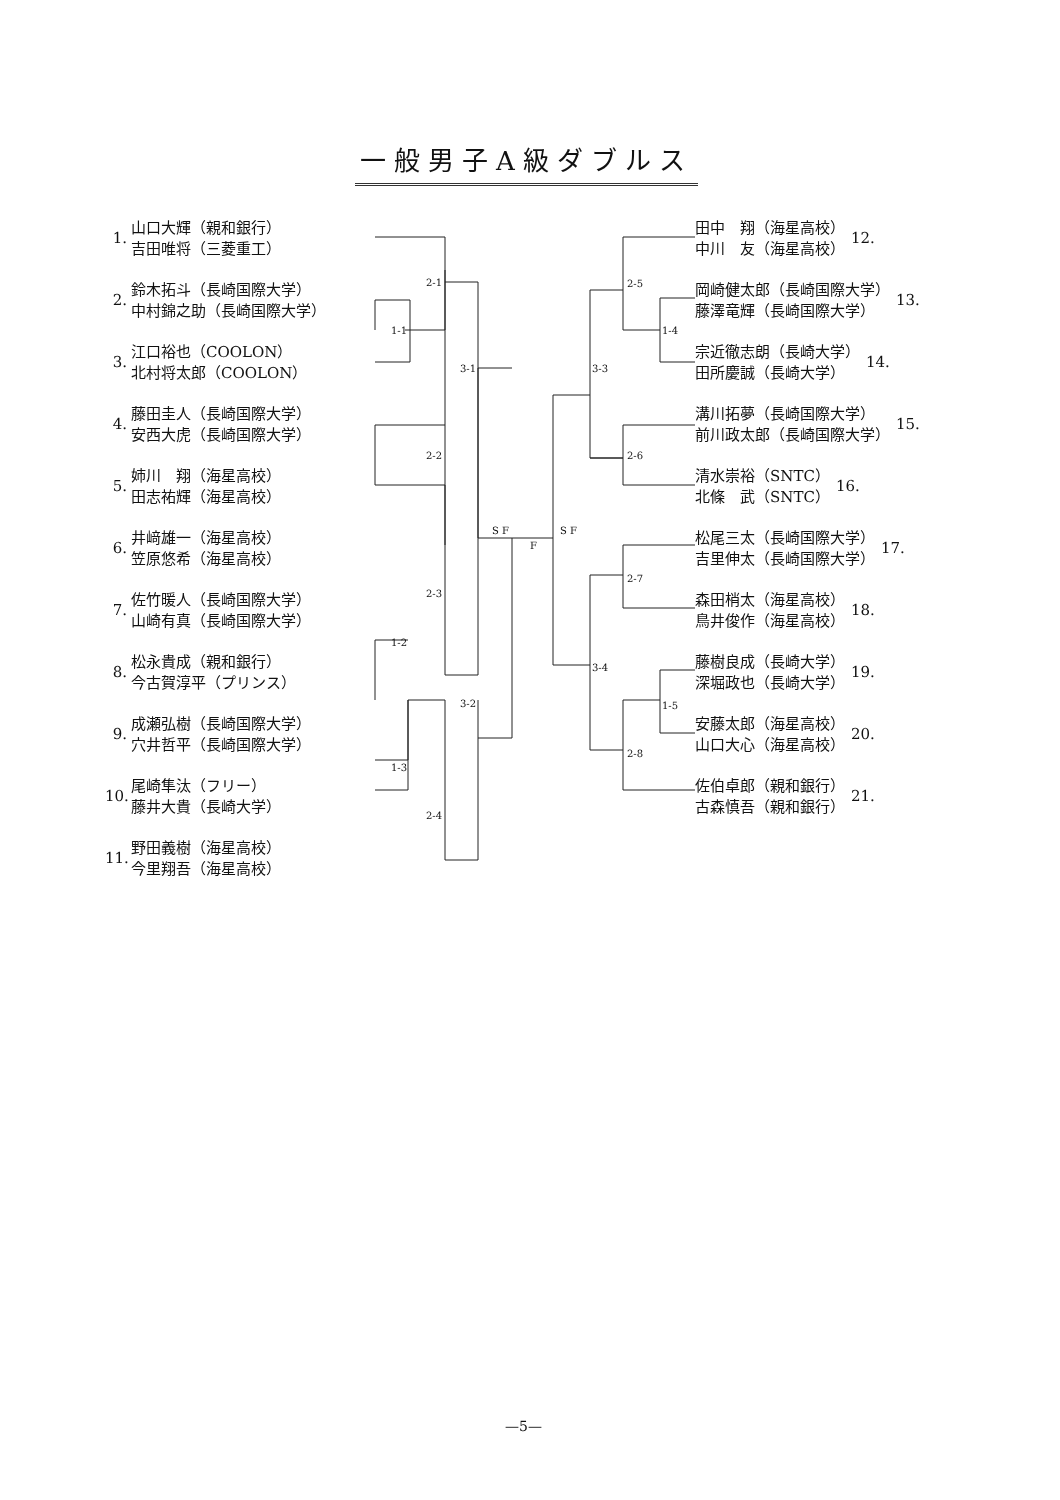一般男子A級ダブルス
2-1
1-1
3-1
2-2
S F
F
S F
2-3
1-2
3-2
1-3
2-4
2-5
1-4
3-3
2-6
2-7
3-4
1-5
2-8
1. 山口大輝（親和銀行）
吉田唯将（三菱重工）
2. 鈴木拓斗（長崎国際大学）
中村錦之助（長崎国際大学）
3. 江口裕也（COOLON）
北村将太郎（COOLON）
4. 藤田圭人（長崎国際大学）
安西大虎（長崎国際大学）
5. 姉川　翔（海星高校）
田志祐輝（海星高校）
6. 井﨑雄一（海星高校）
笠原悠希（海星高校）
7. 佐竹暖人（長崎国際大学）
山崎有真（長崎国際大学）
8. 松永貴成（親和銀行）
今古賀淳平（プリンス）
9. 成瀬弘樹（長崎国際大学）
穴井哲平（長崎国際大学）
10. 尾崎隼汰（フリー）
藤井大貴（長崎大学）
11. 野田義樹（海星高校）
今里翔吾（海星高校）
田中　翔（海星高校）
中川　友（海星高校） 12.
岡崎健太郎（長崎国際大学）
藤澤竜輝（長崎国際大学） 13.
宗近徹志朗（長崎大学）
田所慶誠（長崎大学） 14.
溝川拓夢（長崎国際大学）
前川政太郎（長崎国際大学） 15.
清水崇裕（SNTC）
北條　武（SNTC） 16.
松尾三太（長崎国際大学）
吉里伸太（長崎国際大学） 17.
森田梢太（海星高校）
鳥井俊作（海星高校） 18.
藤樹良成（長崎大学）
深堀政也（長崎大学） 19.
安藤太郎（海星高校）
山口大心（海星高校） 20.
佐伯卓郎（親和銀行）
古森慎吾（親和銀行） 21.
—5—